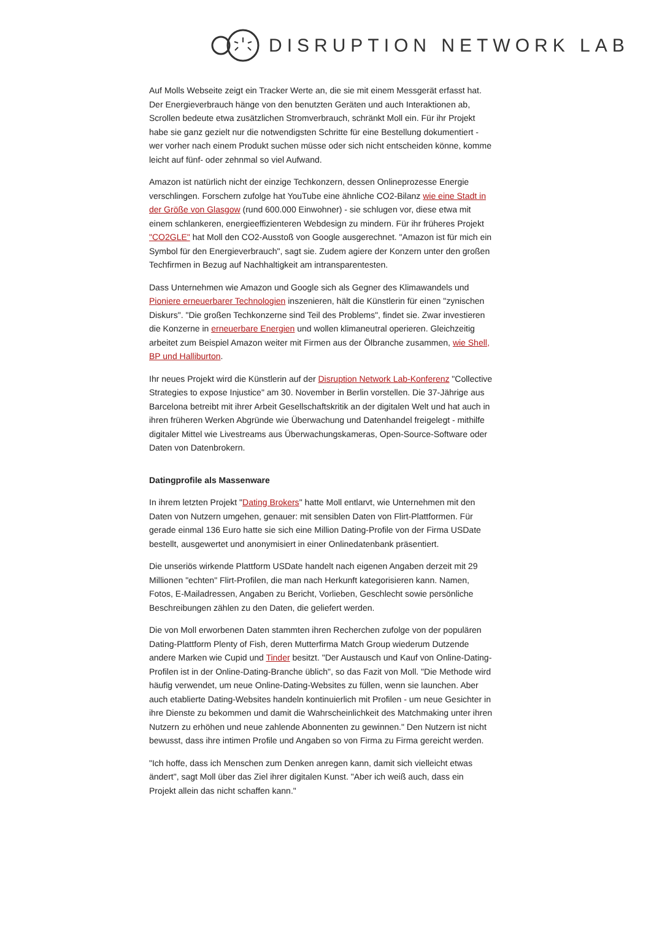DISRUPTION NETWORK LAB
Auf Molls Webseite zeigt ein Tracker Werte an, die sie mit einem Messgerät erfasst hat. Der Energieverbrauch hänge von den benutzten Geräten und auch Interaktionen ab, Scrollen bedeute etwa zusätzlichen Stromverbrauch, schränkt Moll ein. Für ihr Projekt habe sie ganz gezielt nur die notwendigsten Schritte für eine Bestellung dokumentiert - wer vorher nach einem Produkt suchen müsse oder sich nicht entscheiden könne, komme leicht auf fünf- oder zehnmal so viel Aufwand.
Amazon ist natürlich nicht der einzige Techkonzern, dessen Onlineprozesse Energie verschlingen. Forschern zufolge hat YouTube eine ähnliche CO2-Bilanz wie eine Stadt in der Größe von Glasgow (rund 600.000 Einwohner) - sie schlugen vor, diese etwa mit einem schlankeren, energieeffizienteren Webdesign zu mindern. Für ihr früheres Projekt "CO2GLE" hat Moll den CO2-Ausstoß von Google ausgerechnet. "Amazon ist für mich ein Symbol für den Energieverbrauch", sagt sie. Zudem agiere der Konzern unter den großen Techfirmen in Bezug auf Nachhaltigkeit am intransparentesten.
Dass Unternehmen wie Amazon und Google sich als Gegner des Klimawandels und Pioniere erneuerbarer Technologien inszenieren, hält die Künstlerin für einen "zynischen Diskurs". "Die großen Techkonzerne sind Teil des Problems", findet sie. Zwar investieren die Konzerne in erneuerbare Energien und wollen klimaneutral operieren. Gleichzeitig arbeitet zum Beispiel Amazon weiter mit Firmen aus der Ölbranche zusammen, wie Shell, BP und Halliburton.
Ihr neues Projekt wird die Künstlerin auf der Disruption Network Lab-Konferenz "Collective Strategies to expose Injustice" am 30. November in Berlin vorstellen. Die 37-Jährige aus Barcelona betreibt mit ihrer Arbeit Gesellschaftskritik an der digitalen Welt und hat auch in ihren früheren Werken Abgründe wie Überwachung und Datenhandel freigelegt - mithilfe digitaler Mittel wie Livestreams aus Überwachungskameras, Open-Source-Software oder Daten von Datenbrokern.
Datingprofile als Massenware
In ihrem letzten Projekt "Dating Brokers" hatte Moll entlarvt, wie Unternehmen mit den Daten von Nutzern umgehen, genauer: mit sensiblen Daten von Flirt-Plattformen. Für gerade einmal 136 Euro hatte sie sich eine Million Dating-Profile von der Firma USDate bestellt, ausgewertet und anonymisiert in einer Onlinedatenbank präsentiert.
Die unseriös wirkende Plattform USDate handelt nach eigenen Angaben derzeit mit 29 Millionen "echten" Flirt-Profilen, die man nach Herkunft kategorisieren kann. Namen, Fotos, E-Mailadressen, Angaben zu Bericht, Vorlieben, Geschlecht sowie persönliche Beschreibungen zählen zu den Daten, die geliefert werden.
Die von Moll erworbenen Daten stammten ihren Recherchen zufolge von der populären Dating-Plattform Plenty of Fish, deren Mutterfirma Match Group wiederum Dutzende andere Marken wie Cupid und Tinder besitzt. "Der Austausch und Kauf von Online-Dating-Profilen ist in der Online-Dating-Branche üblich", so das Fazit von Moll. "Die Methode wird häufig verwendet, um neue Online-Dating-Websites zu füllen, wenn sie launchen. Aber auch etablierte Dating-Websites handeln kontinuierlich mit Profilen - um neue Gesichter in ihre Dienste zu bekommen und damit die Wahrscheinlichkeit des Matchmaking unter ihren Nutzern zu erhöhen und neue zahlende Abonnenten zu gewinnen." Den Nutzern ist nicht bewusst, dass ihre intimen Profile und Angaben so von Firma zu Firma gereicht werden.
"Ich hoffe, dass ich Menschen zum Denken anregen kann, damit sich vielleicht etwas ändert", sagt Moll über das Ziel ihrer digitalen Kunst. "Aber ich weiß auch, dass ein Projekt allein das nicht schaffen kann."